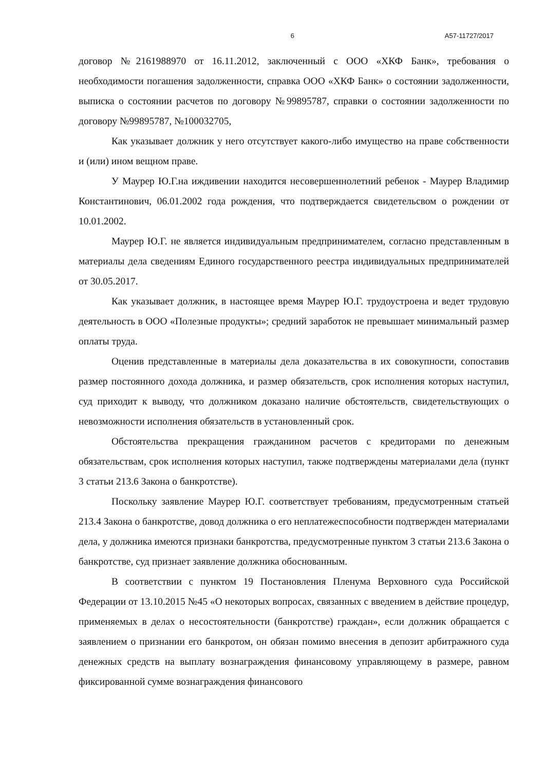6 А57-11727/2017
договор №2161988970 от 16.11.2012, заключенный с ООО «ХКФ Банк», требования о необходимости погашения задолженности, справка ООО «ХКФ Банк» о состоянии задолженности, выписка о состоянии расчетов по договору №99895787, справки о состоянии задолженности по договору №99895787, №100032705,
Как указывает должник у него отсутствует какого-либо имущество на праве собственности и (или) ином вещном праве.
У Маурер Ю.Г.на иждивении находится несовершеннолетний ребенок - Маурер Владимир Константинович, 06.01.2002 года рождения, что подтверждается свидетельсвом о рождении от 10.01.2002.
Маурер Ю.Г. не является индивидуальным предпринимателем, согласно представленным в материалы дела сведениям Единого государственного реестра индивидуальных предпринимателей от 30.05.2017.
Как указывает должник, в настоящее время Маурер Ю.Г. трудоустроена и ведет трудовую деятельность в ООО «Полезные продукты»; средний заработок не превышает минимальный размер оплаты труда.
Оценив представленные в материалы дела доказательства в их совокупности, сопоставив размер постоянного дохода должника, и размер обязательств, срок исполнения которых наступил, суд приходит к выводу, что должником доказано наличие обстоятельств, свидетельствующих о невозможности исполнения обязательств в установленный срок.
Обстоятельства прекращения гражданином расчетов с кредиторами по денежным обязательствам, срок исполнения которых наступил, также подтверждены материалами дела (пункт 3 статьи 213.6 Закона о банкротстве).
Поскольку заявление Маурер Ю.Г. соответствует требованиям, предусмотренным статьей 213.4 Закона о банкротстве, довод должника о его неплатежеспособности подтвержден материалами дела, у должника имеются признаки банкротства, предусмотренные пунктом 3 статьи 213.6 Закона о банкротстве, суд признает заявление должника обоснованным.
В соответствии с пунктом 19 Постановления Пленума Верховного суда Российской Федерации от 13.10.2015 №45 «О некоторых вопросах, связанных с введением в действие процедур, применяемых в делах о несостоятельности (банкротстве) граждан», если должник обращается с заявлением о признании его банкротом, он обязан помимо внесения в депозит арбитражного суда денежных средств на выплату вознаграждения финансовому управляющему в размере, равном фиксированной сумме вознаграждения финансового